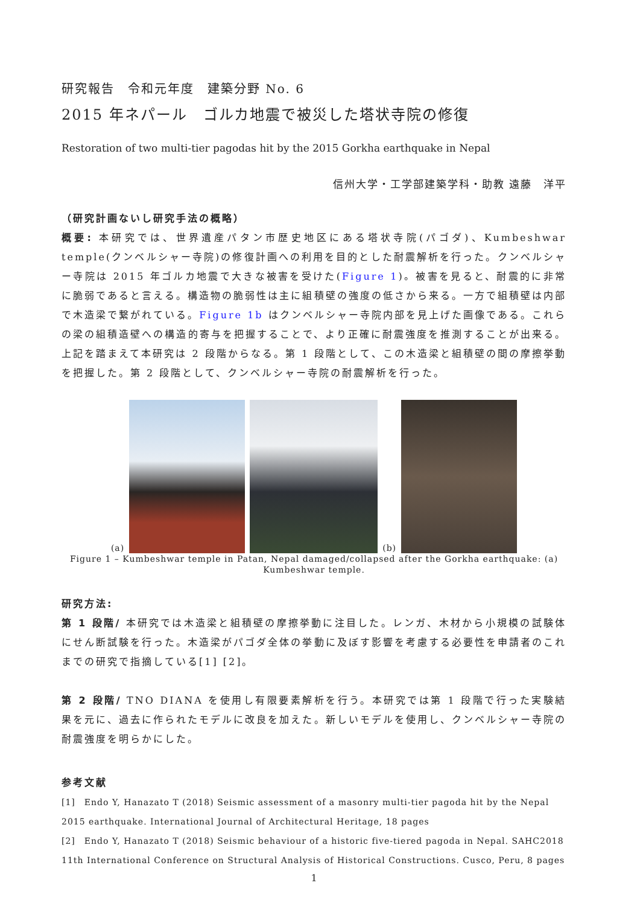研究報告　令和元年度　建築分野 No. 6
2015 年ネパール　ゴルカ地震で被災した塔状寺院の修復
Restoration of two multi-tier pagodas hit by the 2015 Gorkha earthquake in Nepal
信州大学・工学部建築学科・助教 遠藤　洋平
（研究計画ないし研究手法の概略）
概要: 本研究では、世界遺産パタン市歴史地区にある塔状寺院(パゴダ)、Kumbeshwar temple(クンベルシャー寺院)の修復計画への利用を目的とした耐震解析を行った。クンベルシャー寺院は 2015 年ゴルカ地震で大きな被害を受けた(Figure 1)。被害を見ると、耐震的に非常に脆弱であると言える。構造物の脆弱性は主に組積壁の強度の低さから来る。一方で組積壁は内部で木造梁で繋がれている。Figure 1b はクンベルシャー寺院内部を見上げた画像である。これらの梁の組積造壁への構造的寄与を把握することで、より正確に耐震強度を推測することが出来る。上記を踏まえて本研究は 2 段階からなる。第 1 段階として、この木造梁と組積壁の間の摩擦挙動を把握した。第 2 段階として、クンベルシャー寺院の耐震解析を行った。
(a)
(b)
Figure 1 – Kumbeshwar temple in Patan, Nepal damaged/collapsed after the Gorkha earthquake: (a)
Kumbeshwar temple.
研究方法:
第 1 段階/ 本研究では木造梁と組積壁の摩擦挙動に注目した。レンガ、木材から小規模の試験体にせん断試験を行った。木造梁がパゴダ全体の挙動に及ぼす影響を考慮する必要性を申請者のこれまでの研究で指摘している[1] [2]。
第 2 段階/ TNO DIANA を使用し有限要素解析を行う。本研究では第 1 段階で行った実験結果を元に、過去に作られたモデルに改良を加えた。新しいモデルを使用し、クンベルシャー寺院の耐震強度を明らかにした。
参考文献
[1]　Endo Y, Hanazato T (2018) Seismic assessment of a masonry multi-tier pagoda hit by the Nepal 2015 earthquake. International Journal of Architectural Heritage, 18 pages
[2]　Endo Y, Hanazato T (2018) Seismic behaviour of a historic five-tiered pagoda in Nepal. SAHC2018 11th International Conference on Structural Analysis of Historical Constructions. Cusco, Peru, 8 pages
1